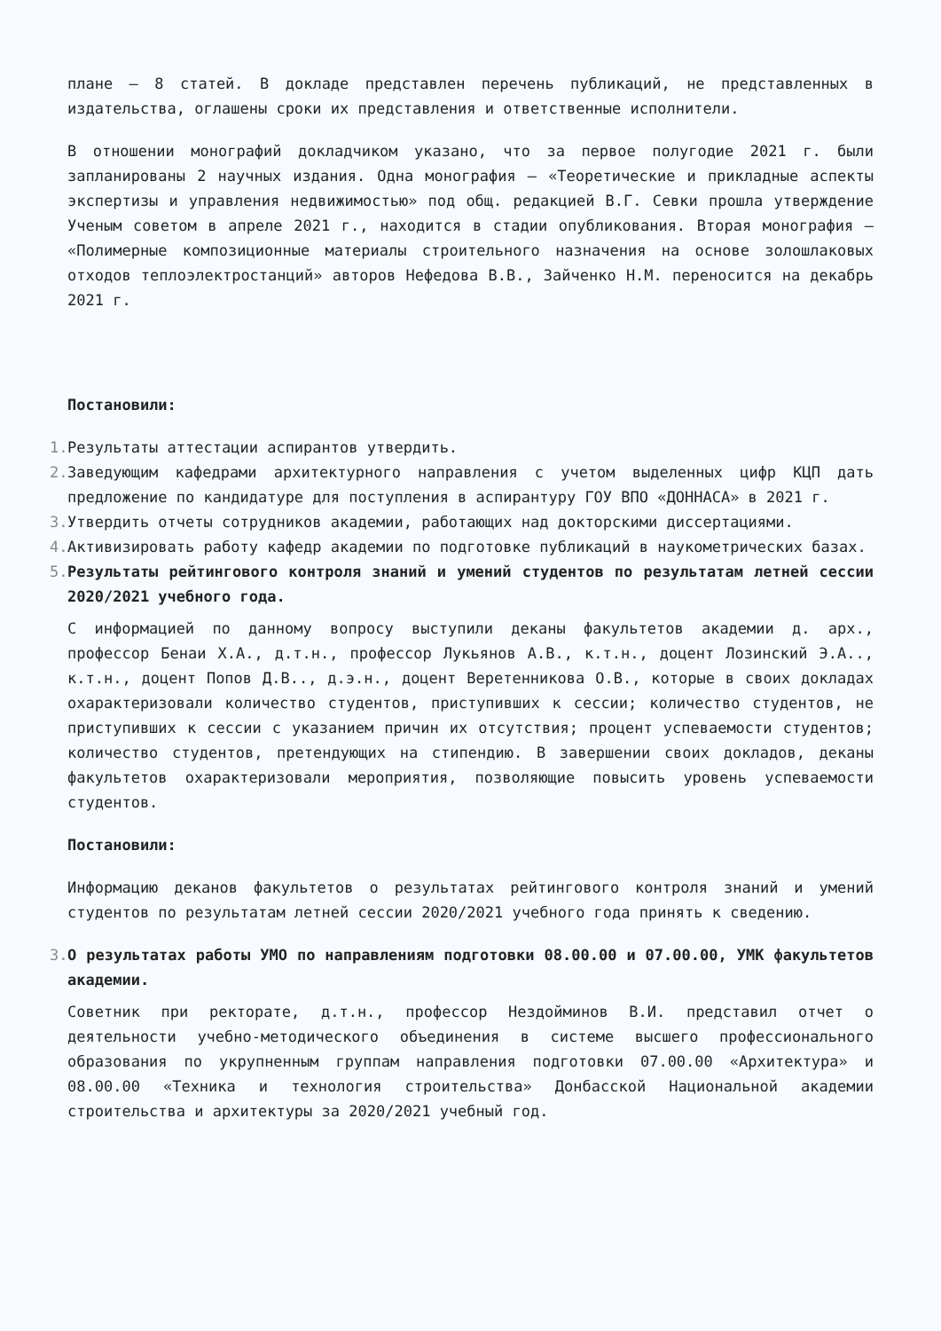плане – 8 статей. В докладе представлен перечень публикаций, не представленных в издательства, оглашены сроки их представления и ответственные исполнители.
В отношении монографий докладчиком указано, что за первое полугодие 2021 г. были запланированы 2 научных издания. Одна монография – «Теоретические и прикладные аспекты экспертизы и управления недвижимостью» под общ. редакцией В.Г. Севки прошла утверждение Ученым советом в апреле 2021 г., находится в стадии опубликования. Вторая монография – «Полимерные композиционные материалы строительного назначения на основе золошлаковых отходов теплоэлектростанций» авторов Нефедова В.В., Зайченко Н.М. переносится на декабрь 2021 г.
Постановили:
1. Результаты аттестации аспирантов утвердить.
2. Заведующим кафедрами архитектурного направления с учетом выделенных цифр КЦП дать предложение по кандидатуре для поступления в аспирантуру ГОУ ВПО «ДОННАСА» в 2021 г.
3. Утвердить отчеты сотрудников академии, работающих над докторскими диссертациями.
4. Активизировать работу кафедр академии по подготовке публикаций в наукометрических базах.
5. Результаты рейтингового контроля знаний и умений студентов по результатам летней сессии 2020/2021 учебного года.
С информацией по данному вопросу выступили деканы факультетов академии д. арх., профессор Бенаи Х.А., д.т.н., профессор Лукьянов А.В., к.т.н., доцент Лозинский Э.А.., к.т.н., доцент Попов Д.В.., д.э.н., доцент Веретенникова О.В., которые в своих докладах охарактеризовали количество студентов, приступивших к сессии; количество студентов, не приступивших к сессии с указанием причин их отсутствия; процент успеваемости студентов; количество студентов, претендующих на стипендию. В завершении своих докладов, деканы факультетов охарактеризовали мероприятия, позволяющие повысить уровень успеваемости студентов.
Постановили:
Информацию деканов факультетов о результатах рейтингового контроля знаний и умений студентов по результатам летней сессии 2020/2021 учебного года принять к сведению.
3. О результатах работы УМО по направлениям подготовки 08.00.00 и 07.00.00, УМК факультетов академии.
Советник при ректорате, д.т.н., профессор Нездойминов В.И. представил отчет о деятельности учебно-методического объединения в системе высшего профессионального образования по укрупненным группам направления подготовки 07.00.00 «Архитектура» и 08.00.00 «Техника и технология строительства» Донбасской Национальной академии строительства и архитектуры за 2020/2021 учебный год.